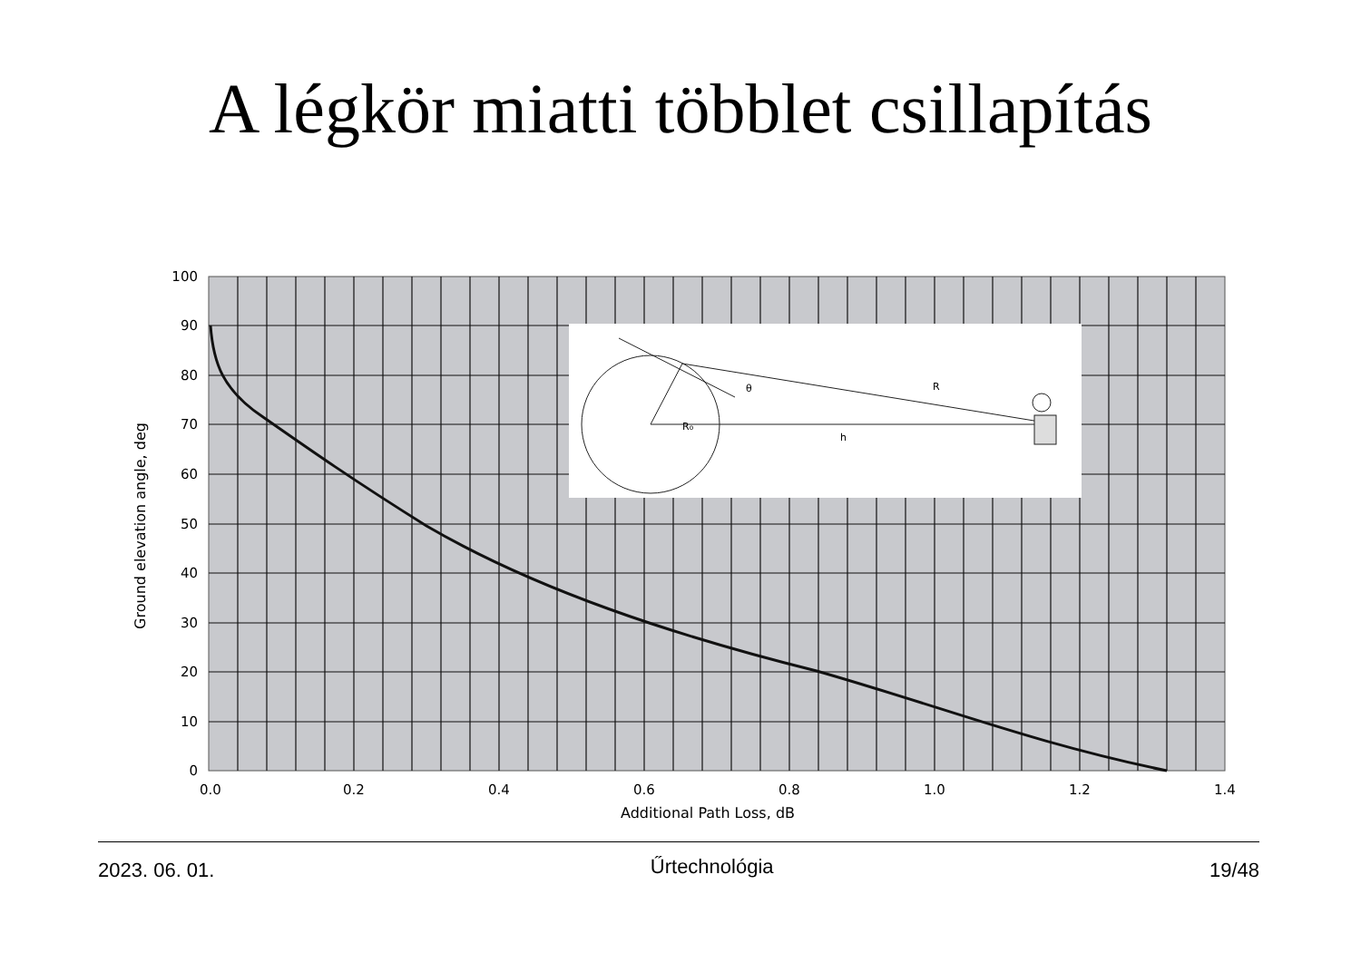A légkör miatti többlet csillapítás
R
θ
R₀
h
100
90
80
70
60
50
40
30
20
10
0
0.0
0.2
0.4
0.6
0.8
1.0
1.2
1.4
Additional Path Loss, dB
Ground elevation angle, deg
2023. 06. 01. Űrtechnológia 19/48